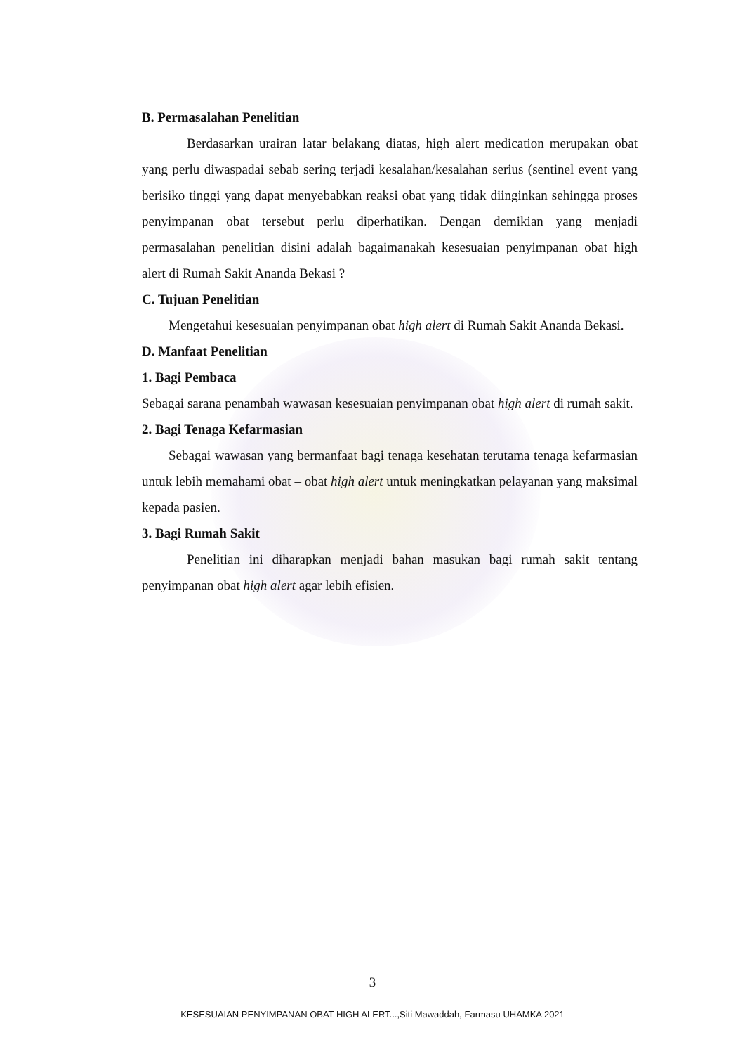B. Permasalahan Penelitian
Berdasarkan urairan latar belakang diatas, high alert medication merupakan obat yang perlu diwaspadai sebab sering terjadi kesalahan/kesalahan serius (sentinel event yang berisiko tinggi yang dapat menyebabkan reaksi obat yang tidak diinginkan sehingga proses penyimpanan obat tersebut perlu diperhatikan. Dengan demikian yang menjadi permasalahan penelitian disini adalah bagaimanakah kesesuaian penyimpanan obat high alert di Rumah Sakit Ananda Bekasi ?
C. Tujuan Penelitian
Mengetahui kesesuaian penyimpanan obat high alert di Rumah Sakit Ananda Bekasi.
D. Manfaat Penelitian
1. Bagi Pembaca
Sebagai sarana penambah wawasan kesesuaian penyimpanan obat high alert di rumah sakit.
2. Bagi Tenaga Kefarmasian
Sebagai wawasan yang bermanfaat bagi tenaga kesehatan terutama tenaga kefarmasian untuk lebih memahami obat – obat high alert untuk meningkatkan pelayanan yang maksimal kepada pasien.
3. Bagi Rumah Sakit
Penelitian ini diharapkan menjadi bahan masukan bagi rumah sakit tentang penyimpanan obat high alert agar lebih efisien.
3
KESESUAIAN PENYIMPANAN OBAT HIGH ALERT...,Siti Mawaddah, Farmasu UHAMKA 2021